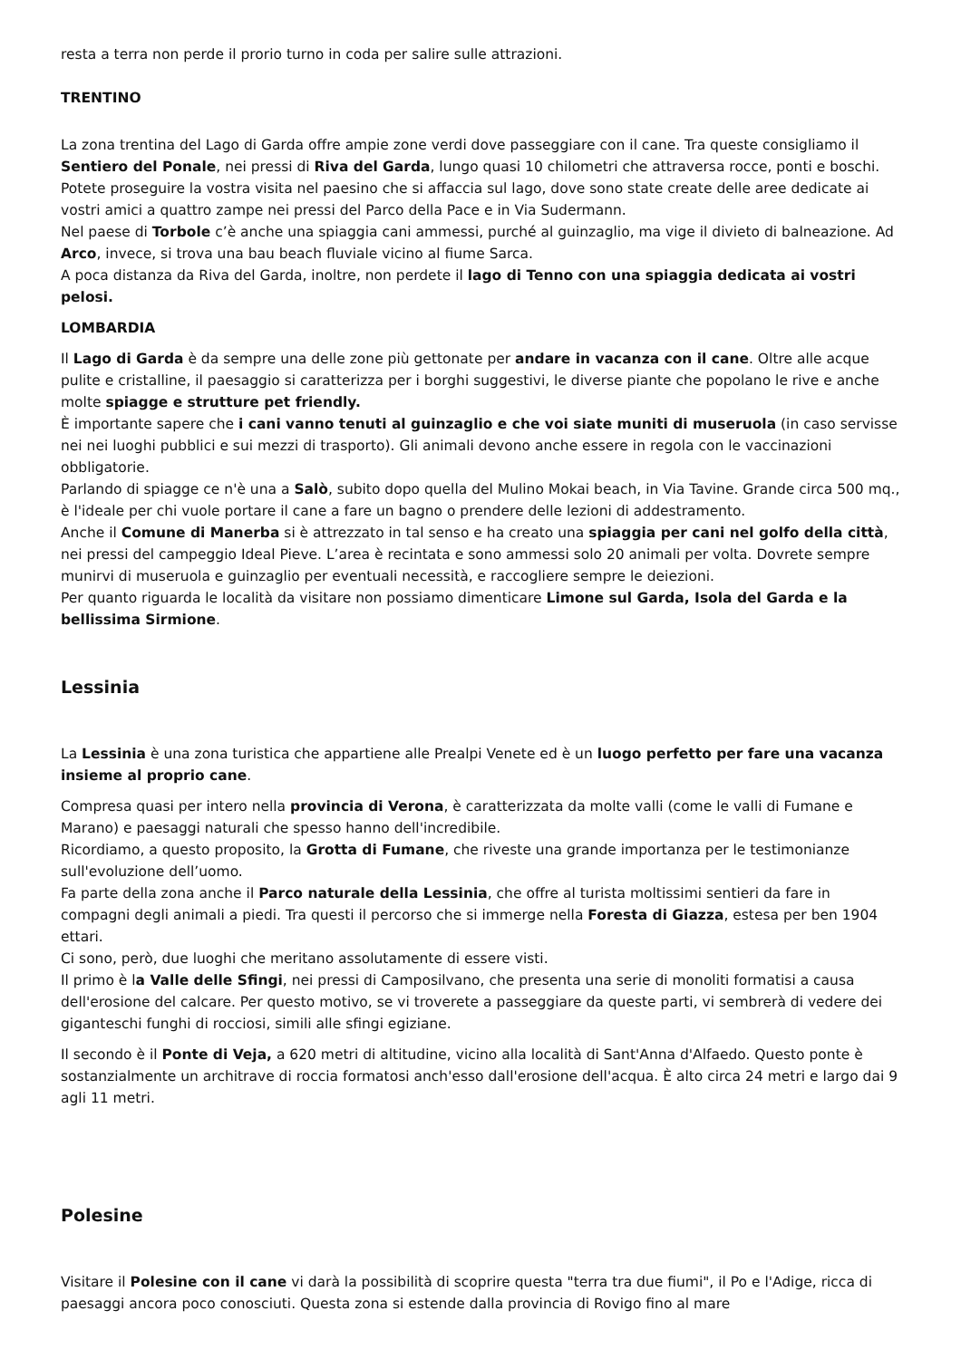resta a terra non perde il prorio turno in coda per salire sulle attrazioni.
TRENTINO
La zona trentina del Lago di Garda offre ampie zone verdi dove passeggiare con il cane. Tra queste consigliamo il Sentiero del Ponale, nei pressi di Riva del Garda, lungo quasi 10 chilometri che attraversa rocce, ponti e boschi.
Potete proseguire la vostra visita nel paesino che si affaccia sul lago, dove sono state create delle aree dedicate ai vostri amici a quattro zampe nei pressi del Parco della Pace e in Via Sudermann.
Nel paese di Torbole c’è anche una spiaggia cani ammessi, purché al guinzaglio, ma vige il divieto di balneazione. Ad Arco, invece, si trova una bau beach fluviale vicino al fiume Sarca.
A poca distanza da Riva del Garda, inoltre, non perdete il lago di Tenno con una spiaggia dedicata ai vostri pelosi.
LOMBARDIA
Il Lago di Garda è da sempre una delle zone più gettonate per andare in vacanza con il cane. Oltre alle acque pulite e cristalline, il paesaggio si caratterizza per i borghi suggestivi, le diverse piante che popolano le rive e anche molte spiagge e strutture pet friendly.
È importante sapere che i cani vanno tenuti al guinzaglio e che voi siate muniti di museruola (in caso servisse nei nei luoghi pubblici e sui mezzi di trasporto). Gli animali devono anche essere in regola con le vaccinazioni obbligatorie.
Parlando di spiagge ce n'è una a Salò, subito dopo quella del Mulino Mokai beach, in Via Tavine. Grande circa 500 mq., è l'ideale per chi vuole portare il cane a fare un bagno o prendere delle lezioni di addestramento.
Anche il Comune di Manerba si è attrezzato in tal senso e ha creato una spiaggia per cani nel golfo della città, nei pressi del campeggio Ideal Pieve. L’area è recintata e sono ammessi solo 20 animali per volta. Dovrete sempre munirvi di museruola e guinzaglio per eventuali necessità, e raccogliere sempre le deiezioni.
Per quanto riguarda le località da visitare non possiamo dimenticare Limone sul Garda, Isola del Garda e la bellissima Sirmione.
Lessinia
La Lessinia è una zona turistica che appartiene alle Prealpi Venete ed è un luogo perfetto per fare una vacanza insieme al proprio cane.
Compresa quasi per intero nella provincia di Verona, è caratterizzata da molte valli (come le valli di Fumane e Marano) e paesaggi naturali che spesso hanno dell'incredibile.
Ricordiamo, a questo proposito, la Grotta di Fumane, che riveste una grande importanza per le testimonianze sull'evoluzione dell’uomo.
Fa parte della zona anche il Parco naturale della Lessinia, che offre al turista moltissimi sentieri da fare in compagni degli animali a piedi. Tra questi il percorso che si immerge nella Foresta di Giazza, estesa per ben 1904 ettari.
Ci sono, però, due luoghi che meritano assolutamente di essere visti.
Il primo è la Valle delle Sfingi, nei pressi di Camposilvano, che presenta una serie di monoliti formatisi a causa dell'erosione del calcare. Per questo motivo, se vi troverete a passeggiare da queste parti, vi sembrerà di vedere dei giganteschi funghi di rocciosi, simili alle sfingi egiziane.
Il secondo è il Ponte di Veja, a 620 metri di altitudine, vicino alla località di Sant'Anna d'Alfaedo. Questo ponte è sostanzialmente un architrave di roccia formatosi anch'esso dall'erosione dell'acqua. È alto circa 24 metri e largo dai 9 agli 11 metri.
Polesine
Visitare il Polesine con il cane vi darà la possibilità di scoprire questa "terra tra due fiumi", il Po e l'Adige, ricca di paesaggi ancora poco conosciuti. Questa zona si estende dalla provincia di Rovigo fino al mare